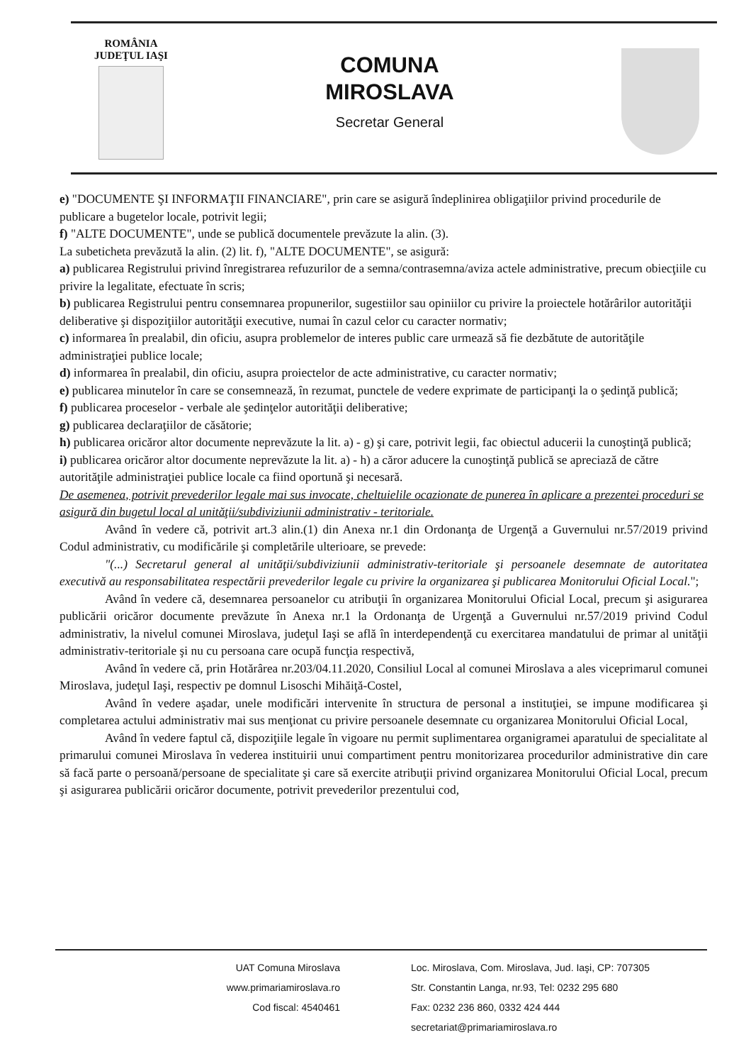ROMÂNIA
JUDEŢUL IAŞI
COMUNA
MIROSLAVA
Secretar General
e) "DOCUMENTE ŞI INFORMAŢII FINANCIARE", prin care se asigură îndeplinirea obligaţiilor privind procedurile de publicare a bugetelor locale, potrivit legii;
f) "ALTE DOCUMENTE", unde se publică documentele prevăzute la alin. (3).
La subeticheta prevăzută la alin. (2) lit. f), "ALTE DOCUMENTE", se asigură:
a) publicarea Registrului privind înregistrarea refuzurilor de a semna/contrasemna/aviza actele administrative, precum obiecţiile cu privire la legalitate, efectuate în scris;
b) publicarea Registrului pentru consemnarea propunerilor, sugestiilor sau opiniilor cu privire la proiectele hotărârilor autorităţii deliberative şi dispoziţiilor autorităţii executive, numai în cazul celor cu caracter normativ;
c) informarea în prealabil, din oficiu, asupra problemelor de interes public care urmează să fie dezbătute de autorităţile administraţiei publice locale;
d) informarea în prealabil, din oficiu, asupra proiectelor de acte administrative, cu caracter normativ;
e) publicarea minutelor în care se consemnează, în rezumat, punctele de vedere exprimate de participanţi la o şedinţă publică;
f) publicarea proceselor - verbale ale şedinţelor autorităţii deliberative;
g) publicarea declaraţiilor de căsătorie;
h) publicarea oricăror altor documente neprevăzute la lit. a) - g) şi care, potrivit legii, fac obiectul aducerii la cunoştinţă publică;
i) publicarea oricăror altor documente neprevăzute la lit. a) - h) a căror aducere la cunoştinţă publică se apreciază de către autorităţile administraţiei publice locale ca fiind oportună şi necesară.
De asemenea, potrivit prevederilor legale mai sus invocate, cheltuielile ocazionate de punerea în aplicare a prezentei proceduri se asigură din bugetul local al unităţii/subdiviziunii administrativ - teritoriale.
Având în vedere că, potrivit art.3 alin.(1) din Anexa nr.1 din Ordonanţa de Urgenţă a Guvernului nr.57/2019 privind Codul administrativ, cu modificările şi completările ulterioare, se prevede:
"(...) Secretarul general al unităţii/subdiviziunii administrativ-teritoriale şi persoanele desemnate de autoritatea executivă au responsabilitatea respectării prevederilor legale cu privire la organizarea şi publicarea Monitorului Oficial Local.";
Având în vedere că, desemnarea persoanelor cu atribuţii în organizarea Monitorului Oficial Local, precum şi asigurarea publicării oricăror documente prevăzute în Anexa nr.1 la Ordonanţa de Urgenţă a Guvernului nr.57/2019 privind Codul administrativ, la nivelul comunei Miroslava, judeţul Iaşi se află în interdependenţă cu exercitarea mandatului de primar al unităţii administrativ-teritoriale şi nu cu persoana care ocupă funcţia respectivă,
Având în vedere că, prin Hotărârea nr.203/04.11.2020, Consiliul Local al comunei Miroslava a ales viceprimarul comunei Miroslava, judeţul Iaşi, respectiv pe domnul Lisoschi Mihăiţă-Costel,
Având în vedere aşadar, unele modificări intervenite în structura de personal a instituţiei, se impune modificarea şi completarea actului administrativ mai sus menţionat cu privire persoanele desemnate cu organizarea Monitorului Oficial Local,
Având în vedere faptul că, dispoziţiile legale în vigoare nu permit suplimentarea organigramei aparatului de specialitate al primarului comunei Miroslava în vederea instituirii unui compartiment pentru monitorizarea procedurilor administrative din care să facă parte o persoană/persoane de specialitate şi care să exercite atribuţii privind organizarea Monitorului Oficial Local, precum şi asigurarea publicării oricăror documente, potrivit prevederilor prezentului cod,
UAT Comuna Miroslava
www.primariamiroslava.ro
Cod fiscal: 4540461
Loc. Miroslava, Com. Miroslava, Jud. Iaşi, CP: 707305
Str. Constantin Langa, nr.93, Tel: 0232 295 680
Fax: 0232 236 860, 0332 424 444
secretariat@primariamiroslava.ro